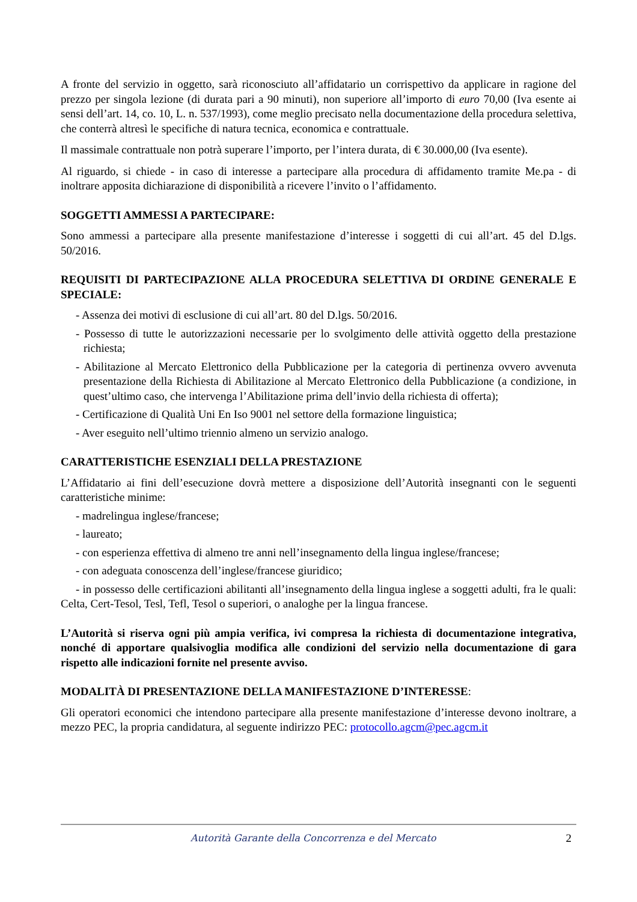A fronte del servizio in oggetto, sarà riconosciuto all’affidatario un corrispettivo da applicare in ragione del prezzo per singola lezione (di durata pari a 90 minuti), non superiore all’importo di euro 70,00 (Iva esente ai sensi dell’art. 14, co. 10, L. n. 537/1993), come meglio precisato nella documentazione della procedura selettiva, che conterrà altresì le specifiche di natura tecnica, economica e contrattuale.
Il massimale contrattuale non potrà superare l’importo, per l’intera durata, di € 30.000,00 (Iva esente).
Al riguardo, si chiede - in caso di interesse a partecipare alla procedura di affidamento tramite Me.pa - di inoltrare apposita dichiarazione di disponibilità a ricevere l’invito o l’affidamento.
SOGGETTI AMMESSI A PARTECIPARE:
Sono ammessi a partecipare alla presente manifestazione d’interesse i soggetti di cui all’art. 45 del D.lgs. 50/2016.
REQUISITI DI PARTECIPAZIONE ALLA PROCEDURA SELETTIVA DI ORDINE GENERALE E SPECIALE:
- Assenza dei motivi di esclusione di cui all’art. 80 del D.lgs. 50/2016.
- Possesso di tutte le autorizzazioni necessarie per lo svolgimento delle attività oggetto della prestazione richiesta;
- Abilitazione al Mercato Elettronico della Pubblicazione per la categoria di pertinenza ovvero avvenuta presentazione della Richiesta di Abilitazione al Mercato Elettronico della Pubblicazione (a condizione, in quest’ultimo caso, che intervenga l’Abilitazione prima dell’invio della richiesta di offerta);
- Certificazione di Qualità Uni En Iso 9001 nel settore della formazione linguistica;
- Aver eseguito nell’ultimo triennio almeno un servizio analogo.
CARATTERISTICHE ESENZIALI DELLA PRESTAZIONE
L’Affidatario ai fini dell’esecuzione dovrà mettere a disposizione dell’Autorità insegnanti con le seguenti caratteristiche minime:
- madrelingua inglese/francese;
- laureato;
- con esperienza effettiva di almeno tre anni nell’insegnamento della lingua inglese/francese;
- con adeguata conoscenza dell’inglese/francese giuridico;
- in possesso delle certificazioni abilitanti all’insegnamento della lingua inglese a soggetti adulti, fra le quali: Celta, Cert-Tesol, Tesl, Tefl, Tesol o superiori, o analoghe per la lingua francese.
L’Autorità si riserva ogni più ampia verifica, ivi compresa la richiesta di documentazione integrativa, nonché di apportare qualsivoglia modifica alle condizioni del servizio nella documentazione di gara rispetto alle indicazioni fornite nel presente avviso.
MODALITÀ DI PRESENTAZIONE DELLA MANIFESTAZIONE D’INTERESSE:
Gli operatori economici che intendono partecipare alla presente manifestazione d’interesse devono inoltrare, a mezzo PEC, la propria candidatura, al seguente indirizzo PEC: protocollo.agcm@pec.agcm.it
Autorità Garante della Concorrenza e del Mercato 2